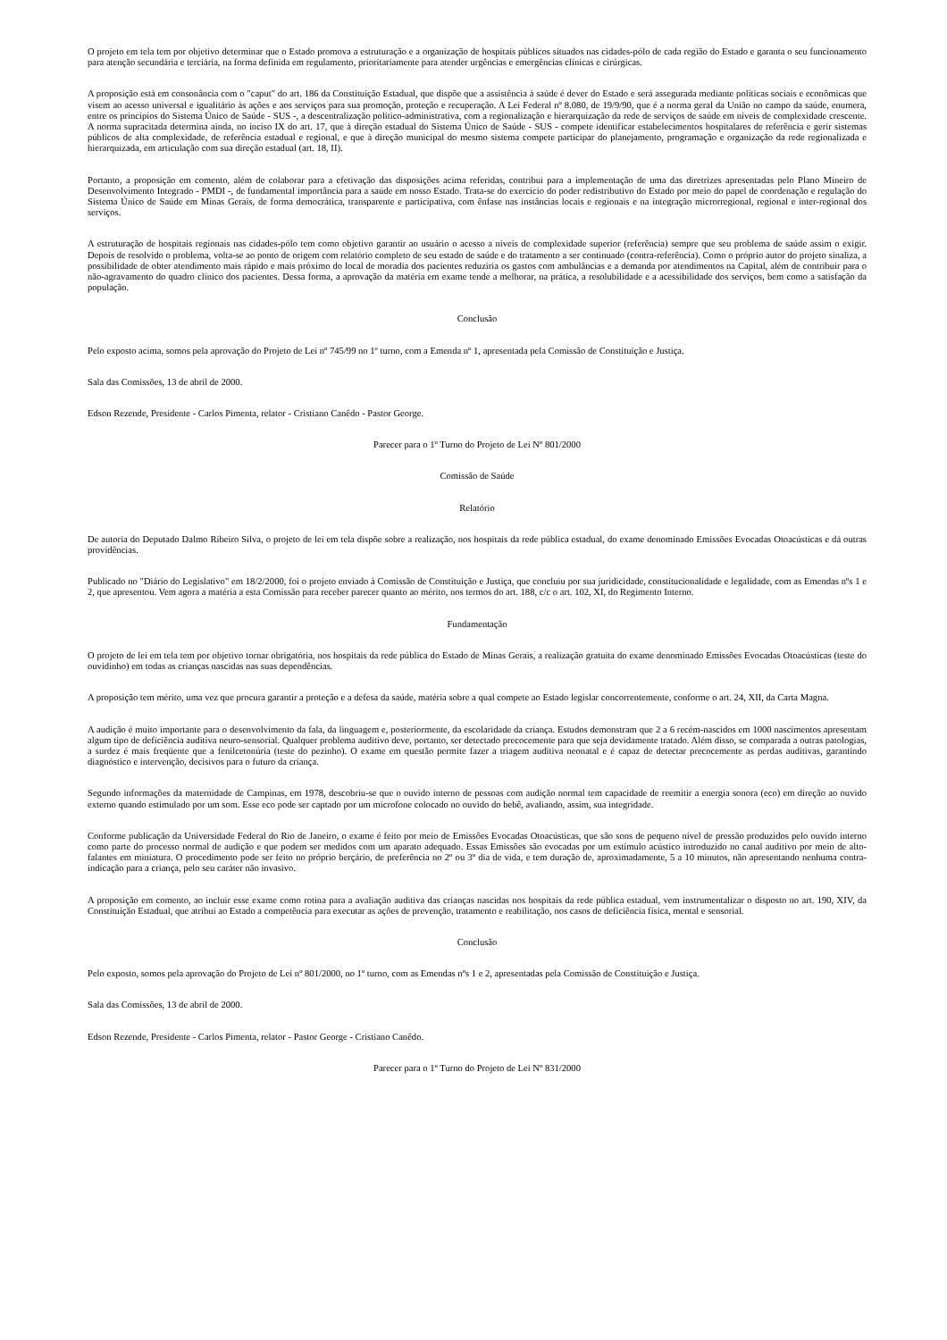O projeto em tela tem por objetivo determinar que o Estado promova a estruturação e a organização de hospitais públicos situados nas cidades-pólo de cada região do Estado e garanta o seu funcionamento para atenção secundária e terciária, na forma definida em regulamento, prioritariamente para atender urgências e emergências clínicas e cirúrgicas.
A proposição está em consonância com o "caput" do art. 186 da Constituição Estadual, que dispõe que a assistência à saúde é dever do Estado e será assegurada mediante políticas sociais e econômicas que visem ao acesso universal e igualitário às ações e aos serviços para sua promoção, proteção e recuperação. A Lei Federal nº 8.080, de 19/9/90, que é a norma geral da União no campo da saúde, enumera, entre os princípios do Sistema Único de Saúde - SUS -, a descentralização político-administrativa, com a regionalização e hierarquização da rede de serviços de saúde em níveis de complexidade crescente. A norma supracitada determina ainda, no inciso IX do art. 17, que à direção estadual do Sistema Único de Saúde - SUS - compete identificar estabelecimentos hospitalares de referência e gerir sistemas públicos de alta complexidade, de referência estadual e regional, e que à direção municipal do mesmo sistema compete participar do planejamento, programação e organização da rede regionalizada e hierarquizada, em articulação com sua direção estadual (art. 18, II).
Portanto, a proposição em comento, além de colaborar para a efetivação das disposições acima referidas, contribui para a implementação de uma das diretrizes apresentadas pelo Plano Mineiro de Desenvolvimento Integrado - PMDI -, de fundamental importância para a saúde em nosso Estado. Trata-se do exercício do poder redistributivo do Estado por meio do papel de coordenação e regulação do Sistema Único de Saúde em Minas Gerais, de forma democrática, transparente e participativa, com ênfase nas instâncias locais e regionais e na integração microrregional, regional e inter-regional dos serviços.
A estruturação de hospitais regionais nas cidades-pólo tem como objetivo garantir ao usuário o acesso a níveis de complexidade superior (referência) sempre que seu problema de saúde assim o exigir. Depois de resolvido o problema, volta-se ao ponto de origem com relatório completo de seu estado de saúde e do tratamento a ser continuado (contra-referência). Como o próprio autor do projeto sinaliza, a possibilidade de obter atendimento mais rápido e mais próximo do local de moradia dos pacientes reduziria os gastos com ambulâncias e a demanda por atendimentos na Capital, além de contribuir para o não-agravamento do quadro clínico dos pacientes. Dessa forma, a aprovação da matéria em exame tende a melhorar, na prática, a resolubilidade e a acessibilidade dos serviços, bem como a satisfação da população.
Conclusão
Pelo exposto acima, somos pela aprovação do Projeto de Lei nº 745/99 no 1º turno, com a Emenda nº 1, apresentada pela Comissão de Constituição e Justiça.
Sala das Comissões, 13 de abril de 2000.
Edson Rezende, Presidente - Carlos Pimenta, relator - Cristiano Canêdo - Pastor George.
Parecer para o 1º Turno do Projeto de Lei Nº 801/2000
Comissão de Saúde
Relatório
De autoria do Deputado Dalmo Ribeiro Silva, o projeto de lei em tela dispõe sobre a realização, nos hospitais da rede pública estadual, do exame denominado Emissões Evocadas Otoacústicas e dá outras providências.
Publicado no "Diário do Legislativo" em 18/2/2000, foi o projeto enviado à Comissão de Constituição e Justiça, que concluiu por sua juridicidade, constitucionalidade e legalidade, com as Emendas nºs 1 e 2, que apresentou. Vem agora a matéria a esta Comissão para receber parecer quanto ao mérito, nos termos do art. 188, c/c o art. 102, XI, do Regimento Interno.
Fundamentação
O projeto de lei em tela tem por objetivo tornar obrigatória, nos hospitais da rede pública do Estado de Minas Gerais, a realização gratuita do exame denominado Emissões Evocadas Otoacústicas (teste do ouvidinho) em todas as crianças nascidas nas suas dependências.
A proposição tem mérito, uma vez que procura garantir a proteção e a defesa da saúde, matéria sobre a qual compete ao Estado legislar concorrentemente, conforme o art. 24, XII, da Carta Magna.
A audição é muito importante para o desenvolvimento da fala, da linguagem e, posteriormente, da escolaridade da criança. Estudos demonstram que 2 a 6 recém-nascidos em 1000 nascimentos apresentam algum tipo de deficiência auditiva neuro-sensorial. Qualquer problema auditivo deve, portanto, ser detectado precocemente para que seja devidamente tratado. Além disso, se comparada a outras patologias, a surdez é mais freqüente que a fenilcetonúria (teste do pezinho). O exame em questão permite fazer a triagem auditiva neonatal e é capaz de detectar precocemente as perdas auditivas, garantindo diagnóstico e intervenção, decisivos para o futuro da criança.
Segundo informações da maternidade de Campinas, em 1978, descobriu-se que o ouvido interno de pessoas com audição normal tem capacidade de reemitir a energia sonora (eco) em direção ao ouvido externo quando estimulado por um som. Esse eco pode ser captado por um microfone colocado no ouvido do bebê, avaliando, assim, sua integridade.
Conforme publicação da Universidade Federal do Rio de Janeiro, o exame é feito por meio de Emissões Evocadas Otoacústicas, que são sons de pequeno nível de pressão produzidos pelo ouvido interno como parte do processo normal de audição e que podem ser medidos com um aparato adequado. Essas Emissões são evocadas por um estímulo acústico introduzido no canal auditivo por meio de alto-falantes em miniatura. O procedimento pode ser feito no próprio berçário, de preferência no 2º ou 3º dia de vida, e tem duração de, aproximadamente, 5 a 10 minutos, não apresentando nenhuma contra-indicação para a criança, pelo seu caráter não invasivo.
A proposição em comento, ao incluir esse exame como rotina para a avaliação auditiva das crianças nascidas nos hospitais da rede pública estadual, vem instrumentalizar o disposto no art. 190, XIV, da Constituição Estadual, que atribui ao Estado a competência para executar as ações de prevenção, tratamento e reabilitação, nos casos de deficiência física, mental e sensorial.
Conclusão
Pelo exposto, somos pela aprovação do Projeto de Lei nº 801/2000, no 1º turno, com as Emendas nºs 1 e 2, apresentadas pela Comissão de Constituição e Justiça.
Sala das Comissões, 13 de abril de 2000.
Edson Rezende, Presidente - Carlos Pimenta, relator - Pastor George - Cristiano Canêdo.
Parecer para o 1º Turno do Projeto de Lei Nº 831/2000